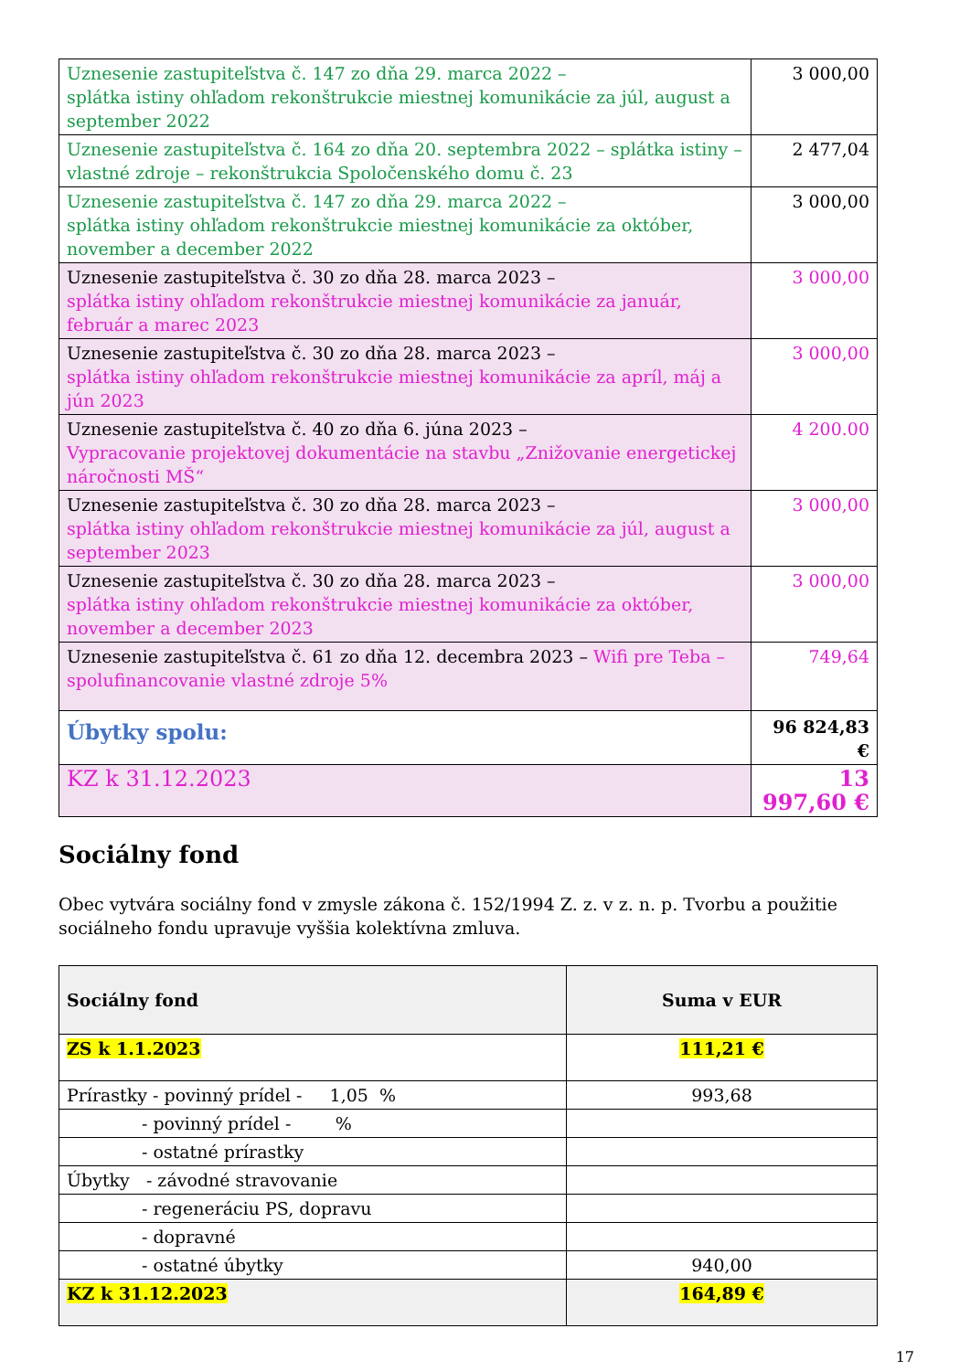| Uznesenie zastupiteľstva č. 147 zo dňa 29. marca 2022 – splátka istiny ohľadom rekonštrukcie miestnej komunikácie za júl, august a september 2022 | 3 000,00 |
| Uznesenie zastupiteľstva č. 164 zo dňa 20. septembra 2022 – splátka istiny – vlastné zdroje – rekonštrukcia Spoločenského domu č. 23 | 2 477,04 |
| Uznesenie zastupiteľstva č. 147 zo dňa 29. marca 2022 – splátka istiny ohľadom rekonštrukcie miestnej komunikácie za október, november a december 2022 | 3 000,00 |
| Uznesenie zastupiteľstva č. 30 zo dňa 28. marca 2023 – splátka istiny ohľadom rekonštrukcie miestnej komunikácie za január, február a marec 2023 | 3 000,00 |
| Uznesenie zastupiteľstva č. 30 zo dňa 28. marca 2023 – splátka istiny ohľadom rekonštrukcie miestnej komunikácie za apríl, máj a jún 2023 | 3 000,00 |
| Uznesenie zastupiteľstva č. 40 zo dňa 6. júna 2023 – Vypracovanie projektovej dokumentácie na stavbu „Znižovanie energetickej náročnosti MŠ“ | 4 200.00 |
| Uznesenie zastupiteľstva č. 30 zo dňa 28. marca 2023 – splátka istiny ohľadom rekonštrukcie miestnej komunikácie za júl, august a september 2023 | 3 000,00 |
| Uznesenie zastupiteľstva č. 30 zo dňa 28. marca 2023 – splátka istiny ohľadom rekonštrukcie miestnej komunikácie za október, november a december 2023 | 3 000,00 |
| Uznesenie zastupiteľstva č. 61 zo dňa 12. decembra 2023 – Wifi pre Teba – spolufinancovanie vlastné zdroje 5% | 749,64 |
| Úbytky spolu: | 96 824,83 € |
| KZ k 31.12.2023 | 13 997,60 € |
Sociálny fond
Obec vytvára sociálny fond v zmysle zákona č. 152/1994 Z. z. v z. n. p. Tvorbu a použitie sociálneho fondu upravuje vyššia kolektívna zmluva.
| Sociálny fond | Suma v EUR |
| ZS k 1.1.2023 | 111,21 € |
| Prírastky - povinný prídel - 1,05 % | 993,68 |
| - povinný prídel - % | |
| - ostatné prírastky | |
| Úbytky - závodné stravovanie | |
| - regeneráciu PS, dopravu | |
| - dopravné | |
| - ostatné úbytky | 940,00 |
| KZ k 31.12.2023 | 164,89 € |
17